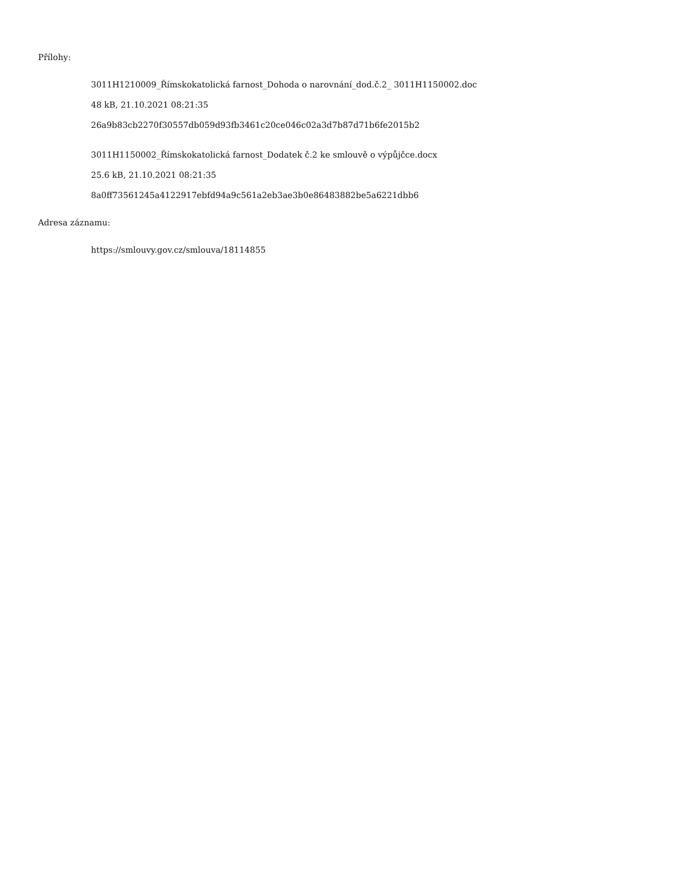Přílohy:
3011H1210009_Římskokatolická farnost_Dohoda o narovnání_dod.č.2_ 3011H1150002.doc
48 kB, 21.10.2021 08:21:35
26a9b83cb2270f30557db059d93fb3461c20ce046c02a3d7b87d71b6fe2015b2
3011H1150002_Římskokatolická farnost_Dodatek č.2 ke smlouvě o výpůjčce.docx
25.6 kB, 21.10.2021 08:21:35
8a0ff73561245a4122917ebfd94a9c561a2eb3ae3b0e86483882be5a6221dbb6
Adresa záznamu:
https://smlouvy.gov.cz/smlouva/18114855